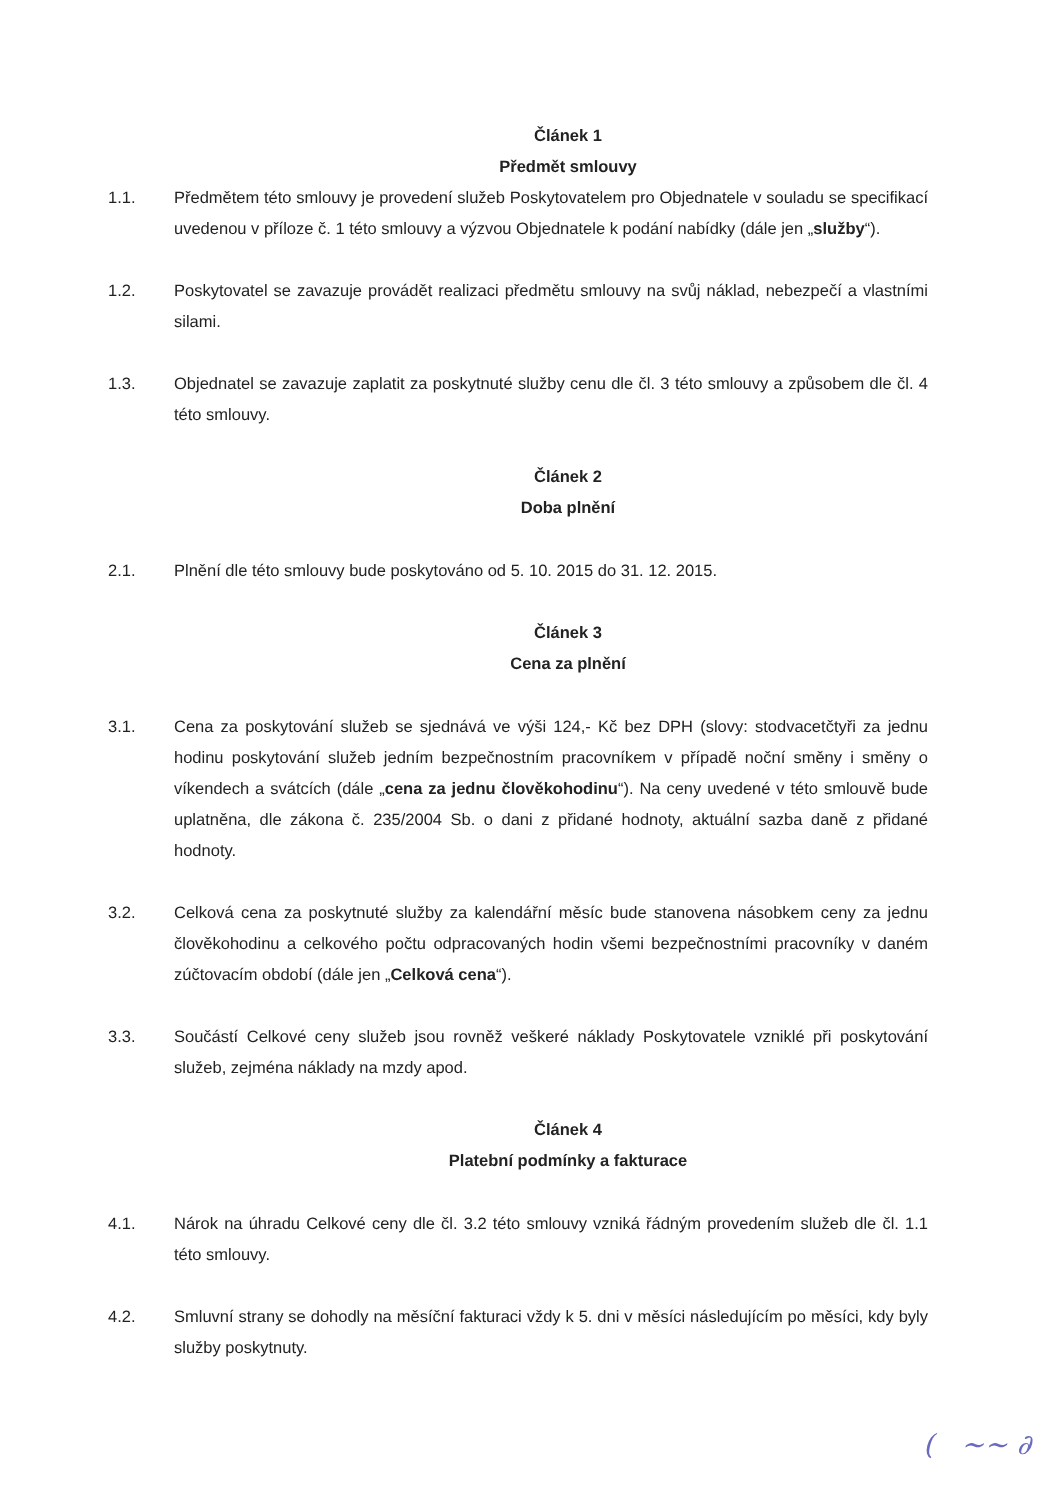Článek 1
Předmět smlouvy
1.1. Předmětem této smlouvy je provedení služeb Poskytovatelem pro Objednatele v souladu se specifikací uvedenou v příloze č. 1 této smlouvy a výzvou Objednatele k podání nabídky (dále jen „služby“).
1.2. Poskytovatel se zavazuje provádět realizaci předmětu smlouvy na svůj náklad, nebezpečí a vlastními silami.
1.3. Objednatel se zavazuje zaplatit za poskytnuté služby cenu dle čl. 3 této smlouvy a způsobem dle čl. 4 této smlouvy.
Článek 2
Doba plnění
2.1. Plnění dle této smlouvy bude poskytováno od 5. 10. 2015 do 31. 12. 2015.
Článek 3
Cena za plnění
3.1. Cena za poskytování služeb se sjednává ve výši 124,- Kč bez DPH (slovy: stodvacetčtyři za jednu hodinu poskytování služeb jedním bezpečnostním pracovníkem v případě noční směny i směny o víkendech a svátcích (dále „cena za jednu člověkohodinu“). Na ceny uvedené v této smlouvě bude uplatněna, dle zákona č. 235/2004 Sb. o dani z přidané hodnoty, aktuální sazba daně z přidané hodnoty.
3.2. Celková cena za poskytnuté služby za kalendářní měsíc bude stanovena násobkem ceny za jednu člověkohodinu a celkového počtu odpracovaných hodin všemi bezpečnostními pracovníky v daném zúčtovacím období (dále jen „Celková cena“).
3.3. Součástí Celkové ceny služeb jsou rovněž veškeré náklady Poskytovatele vzniklé při poskytování služeb, zejména náklady na mzdy apod.
Článek 4
Platební podmínky a fakturace
4.1. Nárok na úhradu Celkové ceny dle čl. 3.2 této smlouvy vzniká řádným provedením služeb dle čl. 1.1 této smlouvy.
4.2. Smluvní strany se dohodly na měsíční fakturaci vždy k 5. dni v měsíci následujícím po měsíci, kdy byly služby poskytnuty.
( ~~ ∂